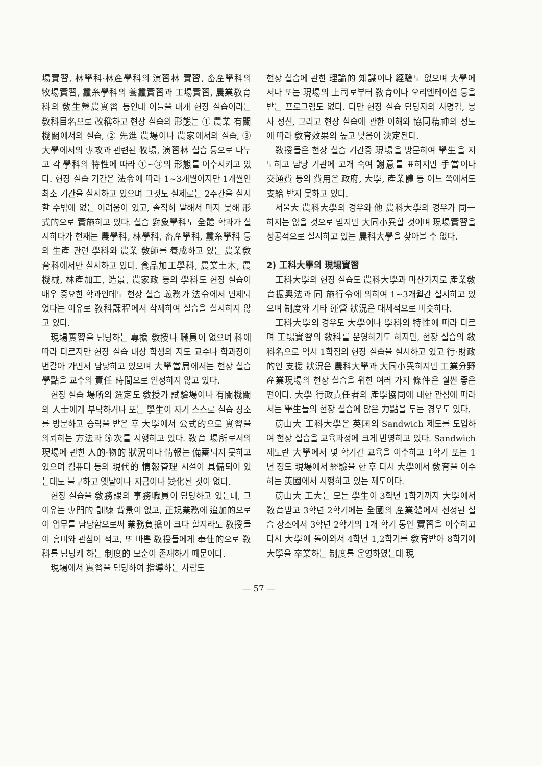場實習, 林學科·林產學科의 演習林 實習, 畜產學科의 牧場實習, 蠶糸學科의 養蠶實習과 工場實習, 農業敎育科의 敎生營農實習 등인데 이들을 대개 현장 실습이라는 敎科目名으로 改稱하고 현장 실습의 形態는 ① 農業 有關機關에서의 실습, ② 先進 農場이나 農家에서의 실습, ③ 大學에서의 專攻과 관련된 牧場, 演習林 실습 등으로 나누고 각 學科의 特性에 따라 ①~③의 形態를 이수시키고 있다. 현장 실습 기간은 法令에 따라 1~3개월이지만 1개월인 최소 기간을 실시하고 있으며 그것도 실제로는 2주간을 실시할 수밖에 없는 어려움이 있고, 솔직히 말해서 마지 못해 形式的으로 實施하고 있다. 실습 對象學科도 全體 학과가 실시하다가 현재는 農學科, 林學科, 畜產學科, 蠶糸學科 등의 生產 관련 學科와 農業 敎師를 養成하고 있는 農業敎育科에서만 실시하고 있다. 食品加工學科, 農業土木, 農機械, 林產加工, 造景, 農家政 등의 學科도 현장 실습이 매우 중요한 학과인데도 현장 실습 義務가 法令에서 면제되었다는 이유로 敎科課程에서 삭제하여 실습을 실시하지 않고 있다.
現場實習을 담당하는 專擔 敎授나 職員이 없으며 科에 따라 다르지만 현장 실습 대상 학생의 지도 교수나 학과장이 번갈아 가면서 담당하고 있으며 大學當局에서는 현장 실습 學點을 교수의 責任 時間으로 인정하지 않고 있다.
현장 실습 場所의 選定도 敎授가 試驗場이나 有關機關의 人士에게 부탁하거나 또는 學生이 자기 스스로 실습 장소를 방문하고 승락을 받은 후 大學에서 公式的으로 實習을 의뢰하는 方法과 節次를 시행하고 있다. 敎育 場所로서의 現場에 관한 人的·物的 狀況이나 情報는 備蓄되지 못하고 있으며 컴퓨터 등의 現代的 情報管理 시설이 具備되어 있는데도 불구하고 옛날이나 지금이나 變化된 것이 없다.
현장 실습을 敎務課의 事務職員이 담당하고 있는데, 그 이유는 專門的 訓練 背景이 없고, 正規業務에 追加的으로 이 업무를 담당함으로써 業務負擔이 크다 할지라도 敎授들이 흥미와 관심이 적고, 또 바쁜 敎授들에게 奉仕的으로 敎科를 담당케 하는 制度的 모순이 존재하기 때문이다.
現場에서 實習을 담당하여 指導하는 사람도
현장 실습에 관한 理論的 知識이나 經驗도 없으며 大學에서나 또는 現場의 上司로부터 敎育이나 오리엔테이션 등을 받는 프로그램도 없다. 다만 현장 실습 담당자의 사명감, 봉사 정신, 그리고 현장 실습에 관한 이해와 協同精神의 정도에 따라 敎育效果의 높고 낮음이 決定된다.
敎授들은 현장 실습 기간중 現場을 방문하여 學生을 지도하고 담당 기관에 고개 숙여 謝意를 표하지만 手當이나 交通費 등의 費用은 政府, 大學, 產業體 등 어느 쪽에서도 支給 받지 못하고 있다.
서울大 農科大學의 경우와 他 農科大學의 경우가 同一하지는 않을 것으로 믿지만 大同小異할 것이며 現場實習을 성공적으로 실시하고 있는 農科大學을 찾아볼 수 없다.
2) 工科大學의 現場實習
工科大學의 현장 실습도 農科大學과 마찬가지로 產業敎育振興法과 同 施行令에 의하여 1~3개월간 실시하고 있으며 制度와 기타 運營 狀況은 대체적으로 비슷하다.
工科大學의 경우도 大學이나 學科의 特性에 따라 다르며 工場實習의 敎科를 운영하기도 하지만, 현장 실습의 敎科名으로 역시 1학점의 현장 실습을 실시하고 있고 行·財政的인 支援 狀況은 農科大學과 大同小異하지만 工業分野 產業現場의 현장 실습을 위한 여러 가지 條件은 훨씬 좋은 편이다. 大學 行政責任者의 產學協同에 대한 관심에 따라서는 學生들의 현장 실습에 많은 力點을 두는 경우도 있다.
蔚山大 工科大學은 英國의 Sandwich 제도를 도입하여 현장 실습을 교육과정에 크게 반영하고 있다. Sandwich 제도란 大學에서 몇 학기간 교육을 이수하고 1학기 또는 1년 정도 現場에서 經驗을 한 후 다시 大學에서 敎育을 이수하는 英國에서 시행하고 있는 제도이다.
蔚山大 工大는 모든 學生이 3학년 1학기까지 大學에서 敎育받고 3학년 2학기에는 全國의 產業體에서 선정된 실습 장소에서 3학년 2학기의 1개 학기 동안 實習을 이수하고 다시 大學에 돌아와서 4학년 1,2학기를 敎育받아 8학기에 大學을 卒業하는 制度를 운영하였는데 現
— 57 —